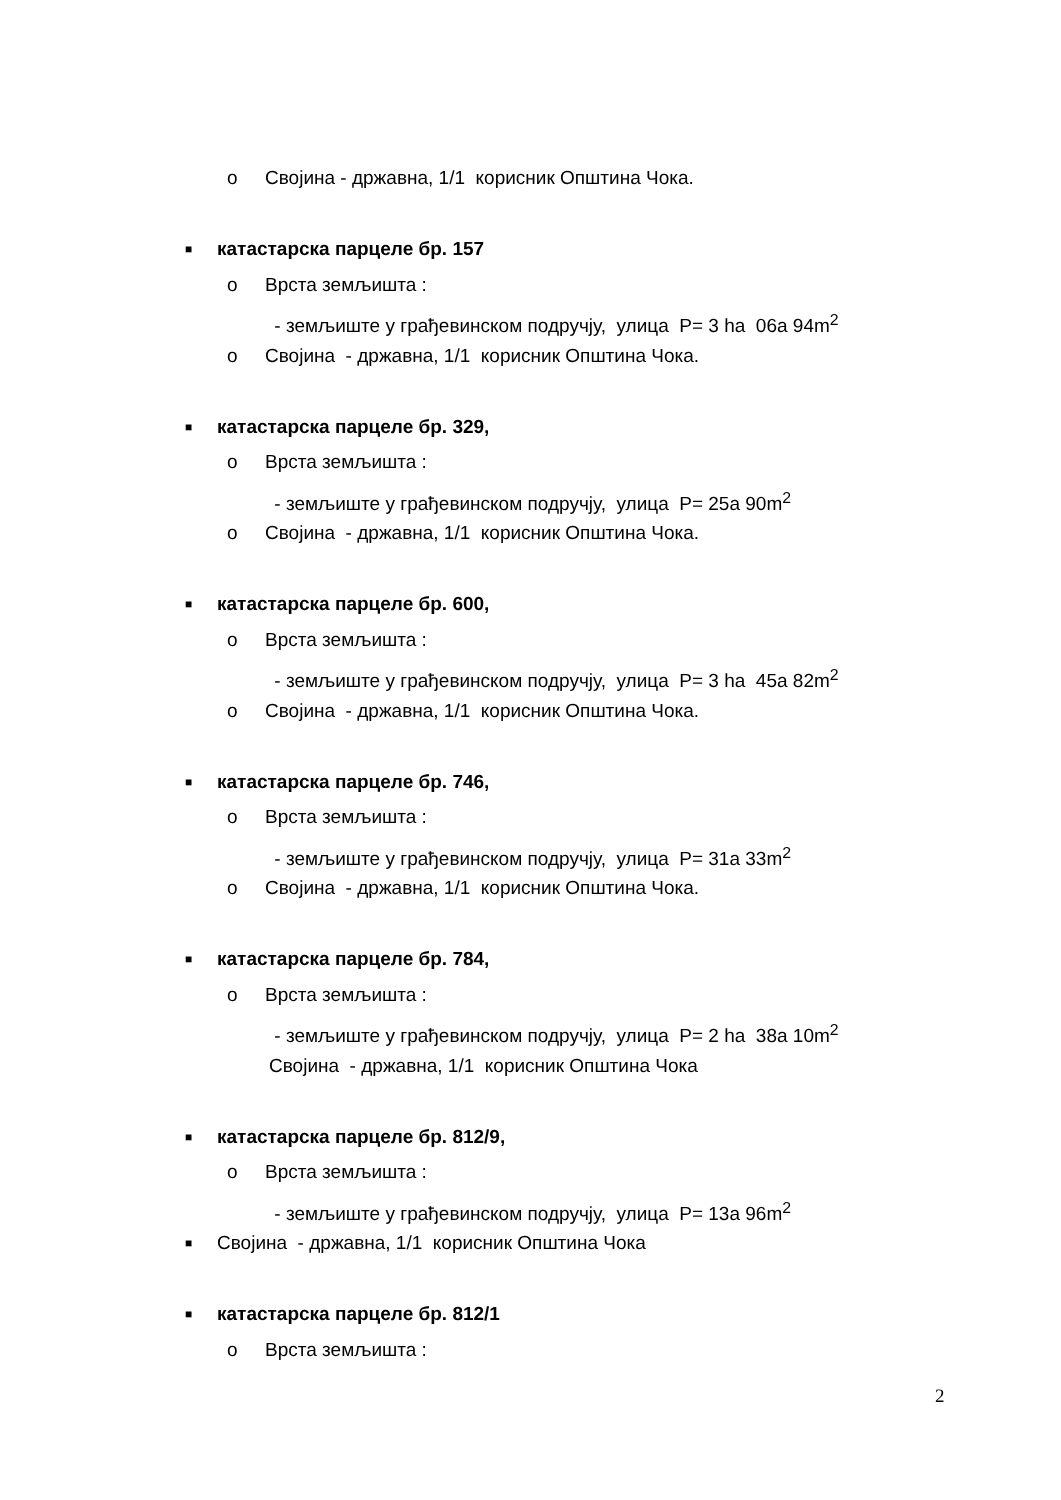o Својина - државна, 1/1 корисник Општина Чока.
■ катастарска парцеле бр. 157
o Врста земљишта :
- земљиште у грађевинском подручју, улица P= 3 ha 06a 94m<sup>2</sup>
o Својина - државна, 1/1 корисник Општина Чока.
■ катастарска парцеле бр. 329,
o Врста земљишта :
- земљиште у грађевинском подручју, улица P= 25a 90m<sup>2</sup>
o Својина - државна, 1/1 корисник Општина Чока.
■ катастарска парцеле бр. 600,
o Врста земљишта :
- земљиште у грађевинском подручју, улица P= 3 ha 45a 82m<sup>2</sup>
o Својина - државна, 1/1 корисник Општина Чока.
■ катастарска парцеле бр. 746,
o Врста земљишта :
- земљиште у грађевинском подручју, улица P= 31a 33m<sup>2</sup>
o Својина - државна, 1/1 корисник Општина Чока.
■ катастарска парцеле бр. 784,
o Врста земљишта :
- земљиште у грађевинском подручју, улица P= 2 ha 38a 10m<sup>2</sup>
Својина - државна, 1/1 корисник Општина Чока
■ катастарска парцеле бр. 812/9,
o Врста земљишта :
- земљиште у грађевинском подручју, улица P= 13a 96m<sup>2</sup>
■ Својина - државна, 1/1 корисник Општина Чока
■ катастарска парцеле бр. 812/1
o Врста земљишта :
2